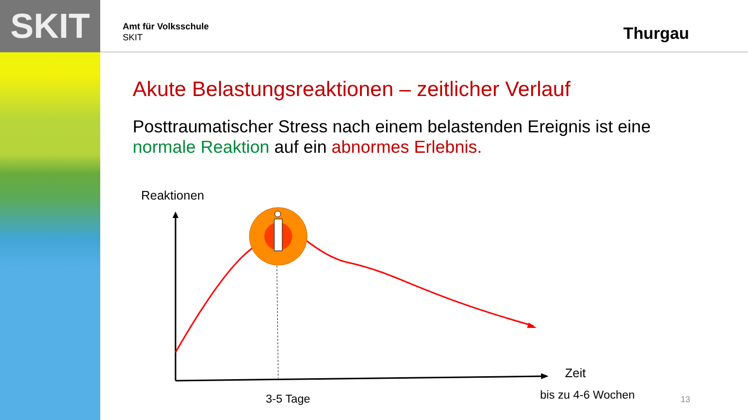SKIT
Amt für Volksschule
SKIT
Thurgau
Akute Belastungsreaktionen – zeitlicher Verlauf
Posttraumatischer Stress nach einem belastenden Ereignis ist eine normale Reaktion auf ein abnormes Erlebnis.
Reaktionen
Zeit
3-5 Tage bis zu 4-6 Wochen 13